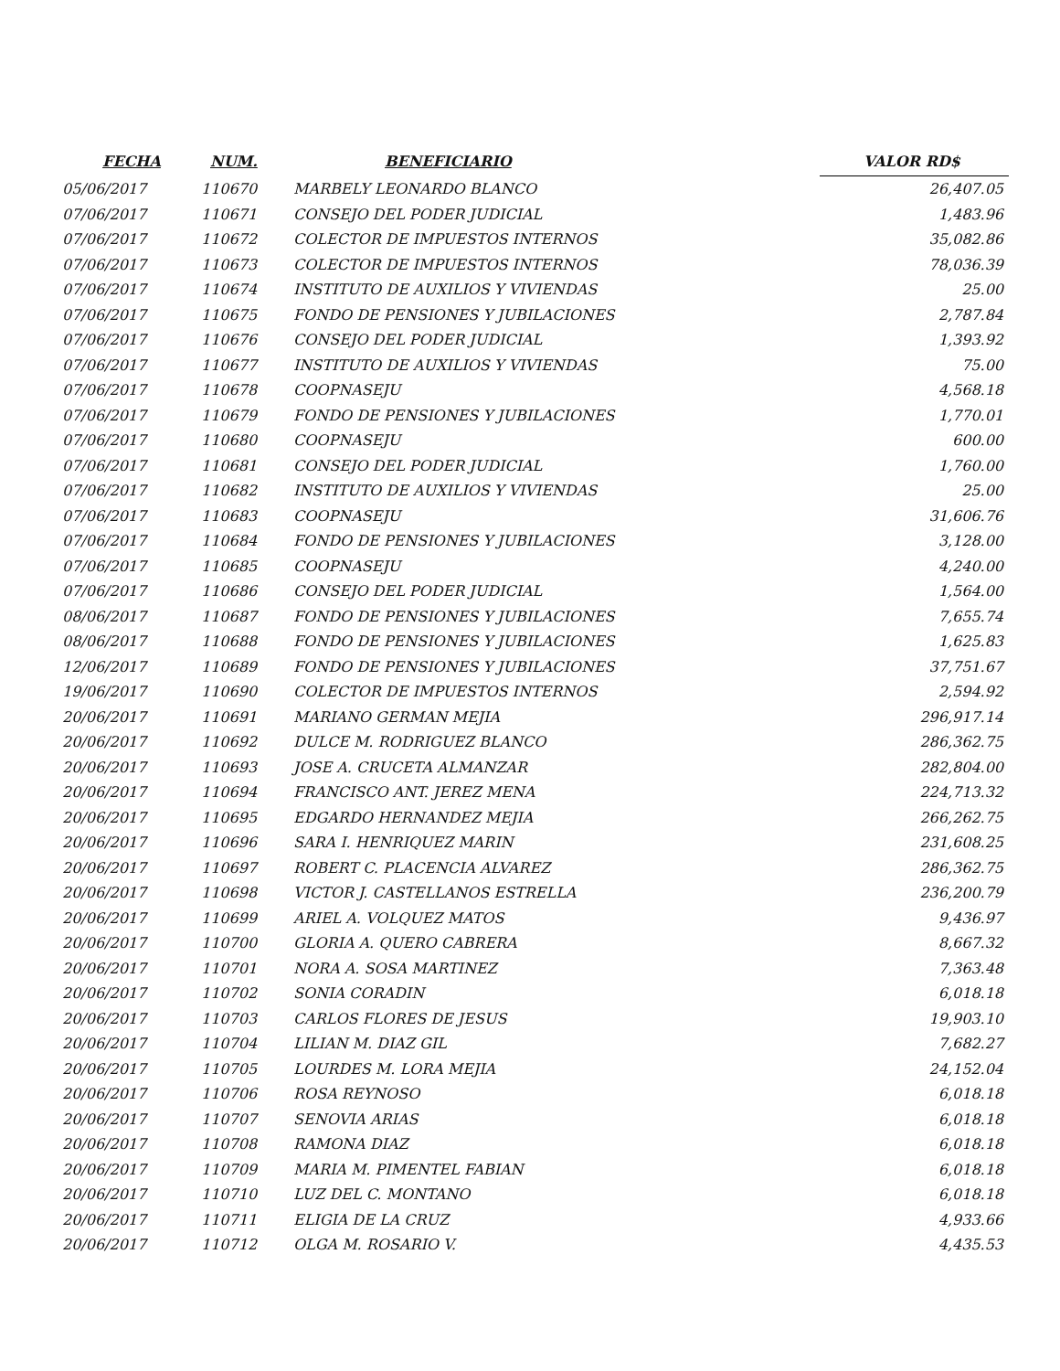| FECHA | NUM. | BENEFICIARIO | | VALOR RD$ |
| --- | --- | --- | --- | --- |
| 05/06/2017 | 110670 | MARBELY LEONARDO BLANCO | | 26,407.05 |
| 07/06/2017 | 110671 | CONSEJO DEL PODER JUDICIAL | | 1,483.96 |
| 07/06/2017 | 110672 | COLECTOR DE IMPUESTOS INTERNOS | | 35,082.86 |
| 07/06/2017 | 110673 | COLECTOR DE IMPUESTOS INTERNOS | | 78,036.39 |
| 07/06/2017 | 110674 | INSTITUTO DE AUXILIOS Y VIVIENDAS | | 25.00 |
| 07/06/2017 | 110675 | FONDO DE PENSIONES Y JUBILACIONES | | 2,787.84 |
| 07/06/2017 | 110676 | CONSEJO DEL PODER JUDICIAL | | 1,393.92 |
| 07/06/2017 | 110677 | INSTITUTO DE AUXILIOS Y VIVIENDAS | | 75.00 |
| 07/06/2017 | 110678 | COOPNASEJU | | 4,568.18 |
| 07/06/2017 | 110679 | FONDO DE PENSIONES Y JUBILACIONES | | 1,770.01 |
| 07/06/2017 | 110680 | COOPNASEJU | | 600.00 |
| 07/06/2017 | 110681 | CONSEJO DEL PODER JUDICIAL | | 1,760.00 |
| 07/06/2017 | 110682 | INSTITUTO DE AUXILIOS Y VIVIENDAS | | 25.00 |
| 07/06/2017 | 110683 | COOPNASEJU | | 31,606.76 |
| 07/06/2017 | 110684 | FONDO DE PENSIONES Y JUBILACIONES | | 3,128.00 |
| 07/06/2017 | 110685 | COOPNASEJU | | 4,240.00 |
| 07/06/2017 | 110686 | CONSEJO DEL PODER JUDICIAL | | 1,564.00 |
| 08/06/2017 | 110687 | FONDO DE PENSIONES Y JUBILACIONES | | 7,655.74 |
| 08/06/2017 | 110688 | FONDO DE PENSIONES Y JUBILACIONES | | 1,625.83 |
| 12/06/2017 | 110689 | FONDO DE PENSIONES Y JUBILACIONES | | 37,751.67 |
| 19/06/2017 | 110690 | COLECTOR DE IMPUESTOS INTERNOS | | 2,594.92 |
| 20/06/2017 | 110691 | MARIANO GERMAN MEJIA | | 296,917.14 |
| 20/06/2017 | 110692 | DULCE M. RODRIGUEZ BLANCO | | 286,362.75 |
| 20/06/2017 | 110693 | JOSE A. CRUCETA ALMANZAR | | 282,804.00 |
| 20/06/2017 | 110694 | FRANCISCO ANT. JEREZ MENA | | 224,713.32 |
| 20/06/2017 | 110695 | EDGARDO HERNANDEZ MEJIA | | 266,262.75 |
| 20/06/2017 | 110696 | SARA I. HENRIQUEZ MARIN | | 231,608.25 |
| 20/06/2017 | 110697 | ROBERT C. PLACENCIA ALVAREZ | | 286,362.75 |
| 20/06/2017 | 110698 | VICTOR J. CASTELLANOS ESTRELLA | | 236,200.79 |
| 20/06/2017 | 110699 | ARIEL A. VOLQUEZ MATOS | | 9,436.97 |
| 20/06/2017 | 110700 | GLORIA A. QUERO CABRERA | | 8,667.32 |
| 20/06/2017 | 110701 | NORA A. SOSA MARTINEZ | | 7,363.48 |
| 20/06/2017 | 110702 | SONIA CORADIN | | 6,018.18 |
| 20/06/2017 | 110703 | CARLOS FLORES DE JESUS | | 19,903.10 |
| 20/06/2017 | 110704 | LILIAN M. DIAZ GIL | | 7,682.27 |
| 20/06/2017 | 110705 | LOURDES M. LORA MEJIA | | 24,152.04 |
| 20/06/2017 | 110706 | ROSA REYNOSO | | 6,018.18 |
| 20/06/2017 | 110707 | SENOVIA ARIAS | | 6,018.18 |
| 20/06/2017 | 110708 | RAMONA DIAZ | | 6,018.18 |
| 20/06/2017 | 110709 | MARIA M. PIMENTEL FABIAN | | 6,018.18 |
| 20/06/2017 | 110710 | LUZ DEL C. MONTANO | | 6,018.18 |
| 20/06/2017 | 110711 | ELIGIA DE LA CRUZ | | 4,933.66 |
| 20/06/2017 | 110712 | OLGA M. ROSARIO V. | | 4,435.53 |